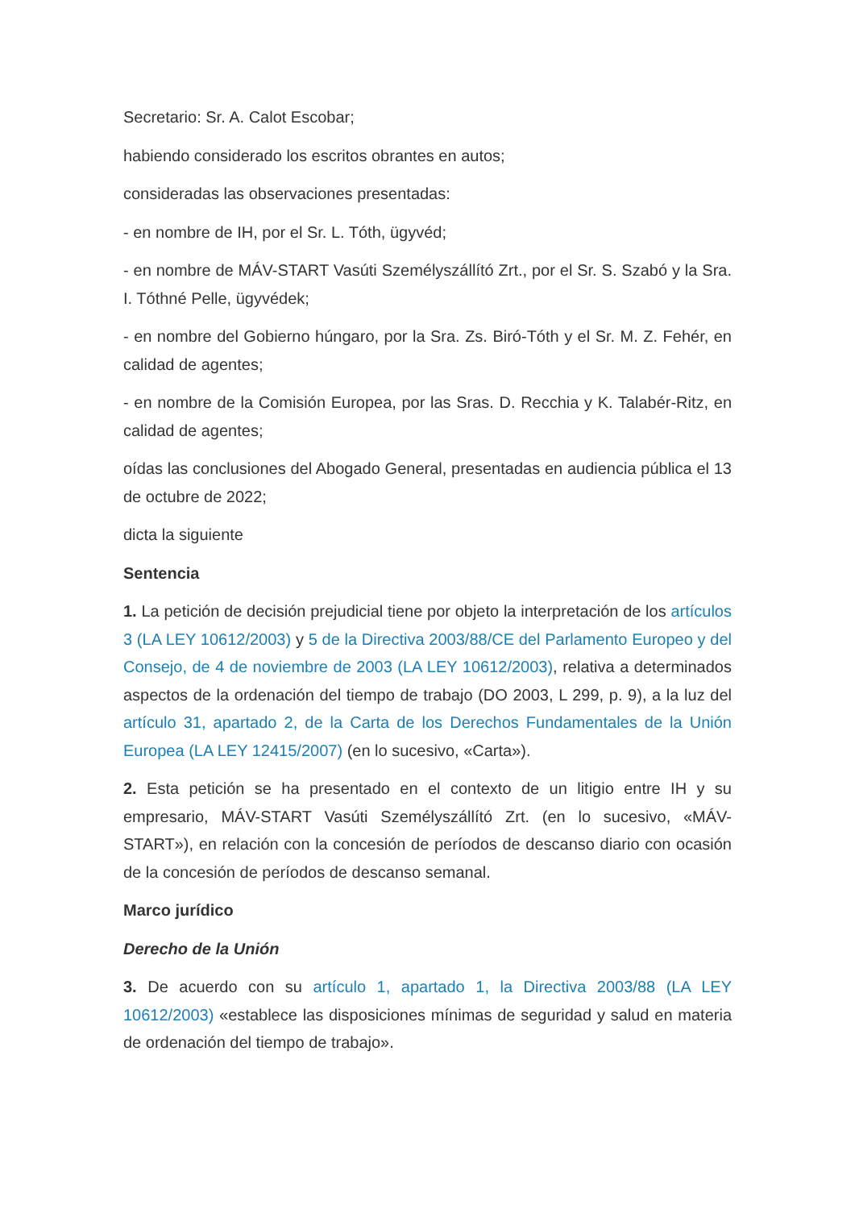Secretario: Sr. A. Calot Escobar;
habiendo considerado los escritos obrantes en autos;
consideradas las observaciones presentadas:
- en nombre de IH, por el Sr. L. Tóth, ügyvéd;
- en nombre de MÁV-START Vasúti Személyszállító Zrt., por el Sr. S. Szabó y la Sra. I. Tóthné Pelle, ügyvédek;
- en nombre del Gobierno húngaro, por la Sra. Zs. Biró-Tóth y el Sr. M. Z. Fehér, en calidad de agentes;
- en nombre de la Comisión Europea, por las Sras. D. Recchia y K. Talabér-Ritz, en calidad de agentes;
oídas las conclusiones del Abogado General, presentadas en audiencia pública el 13 de octubre de 2022;
dicta la siguiente
Sentencia
1. La petición de decisión prejudicial tiene por objeto la interpretación de los artículos 3 (LA LEY 10612/2003) y 5 de la Directiva 2003/88/CE del Parlamento Europeo y del Consejo, de 4 de noviembre de 2003 (LA LEY 10612/2003), relativa a determinados aspectos de la ordenación del tiempo de trabajo (DO 2003, L 299, p. 9), a la luz del artículo 31, apartado 2, de la Carta de los Derechos Fundamentales de la Unión Europea (LA LEY 12415/2007) (en lo sucesivo, «Carta»).
2. Esta petición se ha presentado en el contexto de un litigio entre IH y su empresario, MÁV-START Vasúti Személyszállító Zrt. (en lo sucesivo, «MÁV-START»), en relación con la concesión de períodos de descanso diario con ocasión de la concesión de períodos de descanso semanal.
Marco jurídico
Derecho de la Unión
3. De acuerdo con su artículo 1, apartado 1, la Directiva 2003/88 (LA LEY 10612/2003) «establece las disposiciones mínimas de seguridad y salud en materia de ordenación del tiempo de trabajo».